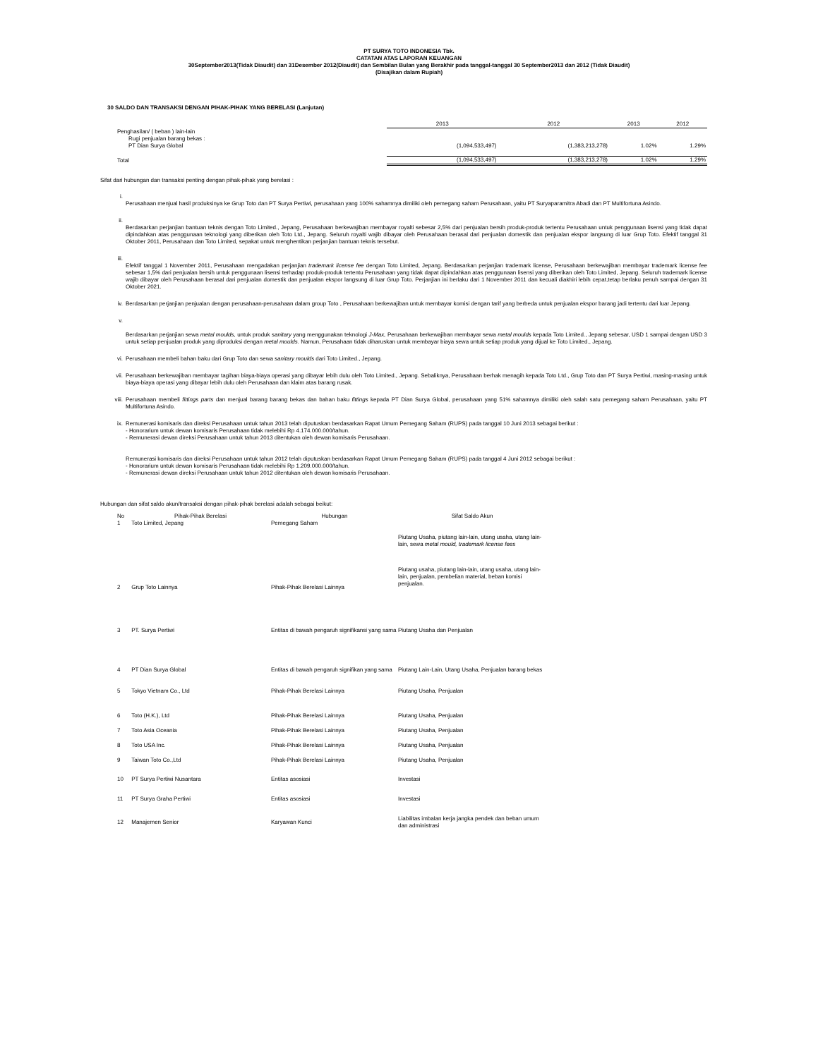PT SURYA TOTO INDONESIA Tbk.
CATATAN ATAS LAPORAN KEUANGAN
30September2013(Tidak Diaudit) dan 31Desember 2012(Diaudit) dan Sembilan Bulan yang Berakhir pada tanggal-tanggal 30 September2013 dan 2012 (Tidak Diaudit)
(Disajikan dalam Rupiah)
30 SALDO DAN TRANSAKSI DENGAN PIHAK-PIHAK YANG BERELASI (Lanjutan)
| | 2013 | 2012 | 2013 | 2012 |
| Penghasilan/ ( beban ) lain-lain | | | | |
| Rugi penjualan barang bekas : | | | | |
| PT Dian Surya Global | (1,094,533,497) | (1,383,213,278) | 1.02% | 1.29% |
| Total | (1,094,533,497) | (1,383,213,278) | 1.02% | 1.29% |
Sifat dari hubungan dan transaksi penting dengan pihak-pihak yang berelasi :
i.
Perusahaan menjual hasil produksinya ke Grup Toto dan PT Surya Pertiwi, perusahaan yang 100% sahamnya dimiliki oleh pemegang saham Perusahaan, yaitu PT Suryaparamitra Abadi dan PT Multifortuna Asindo.
ii.
Berdasarkan perjanjian bantuan teknis dengan Toto Limited., Jepang, Perusahaan berkewajiban membayar royalti sebesar 2,5% dari penjualan bersih produk-produk tertentu Perusahaan untuk penggunaan lisensi yang tidak dapat dipindahkan atas penggunaan teknologi yang diberikan oleh Toto Ltd., Jepang. Seluruh royalti wajib dibayar oleh Perusahaan berasal dari penjualan domestik dan penjualan ekspor langsung di luar Grup Toto. Efektif tanggal 31 Oktober 2011, Perusahaan dan Toto Limited, sepakat untuk menghentikan perjanjian bantuan teknis tersebut.
iii.
Efektif tanggal 1 November 2011, Perusahaan mengadakan perjanjian trademark license fee dengan Toto Limited, Jepang. Berdasarkan perjanjian trademark license, Perusahaan berkewajiban membayar trademark license fee sebesar 1,5% dari penjualan bersih untuk penggunaan lisensi terhadap produk-produk tertentu Perusahaan yang tidak dapat dipindahkan atas penggunaan lisensi yang diberikan oleh Toto Limited, Jepang. Seluruh trademark license wajib dibayar oleh Perusahaan berasal dari penjualan domestik dan penjualan ekspor langsung di luar Grup Toto. Perjanjian ini berlaku dari 1 November 2011 dan kecuali diakhiri lebih cepat,tetap berlaku penuh sampai dengan 31 Oktober 2021.
iv. Berdasarkan perjanjian penjualan dengan perusahaan-perusahaan dalam group Toto , Perusahaan berkewajiban untuk membayar komisi dengan tarif yang berbeda untuk penjualan ekspor barang jadi tertentu dari luar Jepang.
v.
Berdasarkan perjanjian sewa metal moulds, untuk produk sanitary yang menggunakan teknologi J-Max, Perusahaan berkewajiban membayar sewa metal moulds kepada Toto Limited., Jepang sebesar, USD 1 sampai dengan USD 3 untuk setiap penjualan produk yang diproduksi dengan metal moulds. Namun, Perusahaan tidak diharuskan untuk membayar biaya sewa untuk setiap produk yang dijual ke Toto Limited., Jepang.
vi. Perusahaan membeli bahan baku dari Grup Toto dan sewa sanitary moulds dari Toto Limited., Jepang.
vii. Perusahaan berkewajiban membayar tagihan biaya-biaya operasi yang dibayar lebih dulu oleh Toto Limited., Jepang. Sebaliknya, Perusahaan berhak menagih kepada Toto Ltd., Grup Toto dan PT Surya Pertiwi, masing-masing untuk biaya-biaya operasi yang dibayar lebih dulu oleh Perusahaan dan klaim atas barang rusak.
viii. Perusahaan membeli fittings parts dan menjual barang barang bekas dan bahan baku fittings kepada PT Dian Surya Global, perusahaan yang 51% sahamnya dimiliki oleh salah satu pemegang saham Perusahaan, yaitu PT Multifortuna Asindo.
ix. Remunerasi komisaris dan direksi Perusahaan untuk tahun 2013 telah diputuskan berdasarkan Rapat Umum Pemegang Saham (RUPS) pada tanggal 10 Juni 2013 sebagai berikut :
- Honorarium untuk dewan komisaris Perusahaan tidak melebihi Rp 4.174.000.000/tahun.
- Remunerasi dewan direksi Perusahaan untuk tahun 2013 ditentukan oleh dewan komisaris Perusahaan.
Remunerasi komisaris dan direksi Perusahaan untuk tahun 2012 telah diputuskan berdasarkan Rapat Umum Pemegang Saham (RUPS) pada tanggal 4 Juni 2012 sebagai berikut :
- Honorarium untuk dewan komisaris Perusahaan tidak melebihi Rp 1.209.000.000/tahun.
- Remunerasi dewan direksi Perusahaan untuk tahun 2012 ditentukan oleh dewan komisaris Perusahaan.
Hubungan dan sifat saldo akun/transaksi dengan pihak-pihak berelasi adalah sebagai beikut:
| No | Pihak-Pihak Berelasi | Hubungan | Sifat Saldo Akun |
| --- | --- | --- | --- |
| 1 | Toto Limited, Jepang | Pemegang Saham | Piutang Usaha, piutang lain-lain, utang usaha, utang lain-lain, sewa metal mould, trademark license fees |
| 2 | Grup Toto Lainnya | Pihak-Pihak Berelasi Lainnya | Piutang usaha, piutang lain-lain, utang usaha, utang lain-lain, penjualan, pembelian material, beban komisi penjualan. |
| 3 | PT. Surya Pertiwi | Entitas di bawah pengaruh signifikansi yang sama | Piutang Usaha dan Penjualan |
| 4 | PT Dian Surya Global | Entitas di bawah pengaruh signifikan yang sama | Piutang Lain-Lain, Utang Usaha, Penjualan barang bekas |
| 5 | Tokyo Vietnam Co., Ltd | Pihak-Pihak Berelasi Lainnya | Piutang Usaha, Penjualan |
| 6 | Toto (H.K.), Ltd | Pihak-Pihak Berelasi Lainnya | Piutang Usaha, Penjualan |
| 7 | Toto Asia Oceania | Pihak-Pihak Berelasi Lainnya | Piutang Usaha, Penjualan |
| 8 | Toto USA Inc. | Pihak-Pihak Berelasi Lainnya | Piutang Usaha, Penjualan |
| 9 | Taiwan Toto Co.,Ltd | Pihak-Pihak Berelasi Lainnya | Piutang Usaha, Penjualan |
| 10 | PT Surya Pertiwi Nusantara | Entitas asosiasi | Investasi |
| 11 | PT Surya Graha Pertiwi | Entitas asosiasi | Investasi |
| 12 | Manajemen Senior | Karyawan Kunci | Liabilitas imbalan kerja jangka pendek dan beban umum dan administrasi |